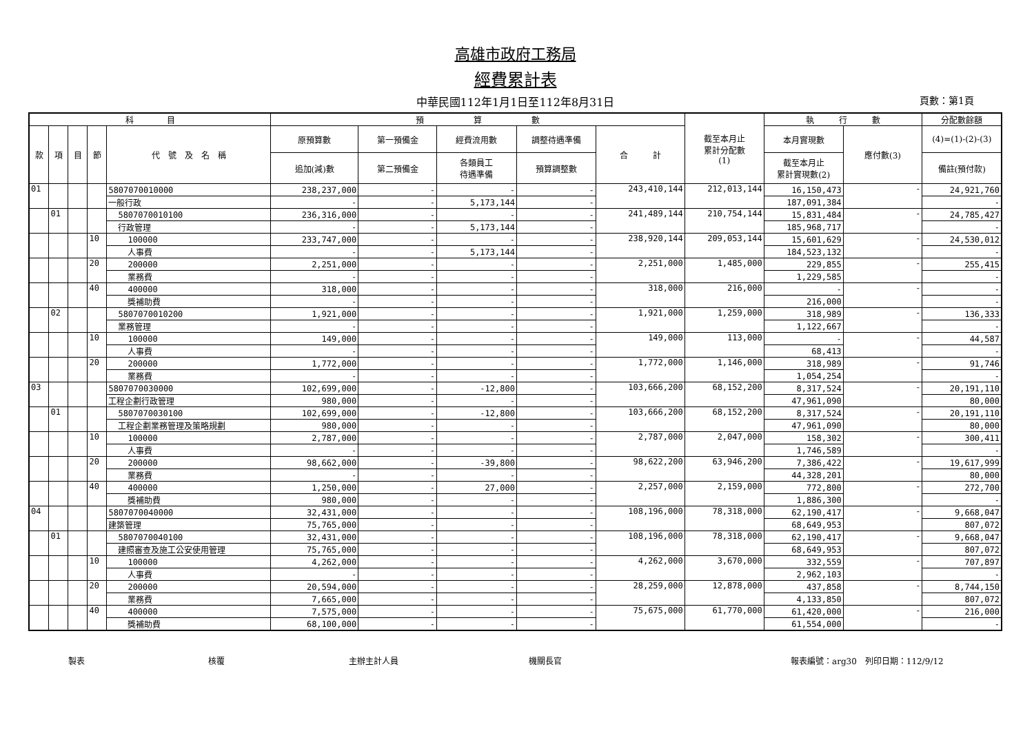高雄市政府工務局
經費累計表
中華民國112年1月1日至112年8月31日 頁數：第1頁
| 科 目 | | | | | 預 算 數 | | | | | 截至本月止 累計分配數 (1) | 執 行 數 | | 分配數餘額 |
| --- | --- | --- | --- | --- | --- | --- | --- | --- | --- | --- | --- | --- | --- |
| 款 | 項 | 目 | 節 | 代 號 及 名 稱 | 原預算數 | 第一預備金 | 經費流用數 | 調整待遇準備 | 合 計 | | 本月實現數 | 應付數(3) | (4)=(1)-(2)-(3) |
| | | | | | 追加(減)數 | 第二預備金 | 各類員工 待遇準備 | 預算調整數 | | | 截至本月止 累計實現數(2) | | 備註(預付款) |
| 01 | | | | 5807070010000 | 238,237,000 | - | - | - | 243,410,144 | 212,013,144 | 16,150,473 | - | 24,921,760 |
| | | | | 一般行政 | - | - | 5,173,144 | - | | | 187,091,384 | | - |
| | 01 | | | 5807070010100 | 236,316,000 | - | - | - | 241,489,144 | 210,754,144 | 15,831,484 | - | 24,785,427 |
| | | | | 行政管理 | - | - | 5,173,144 | - | | | 185,968,717 | | - |
| | | | 10 | 100000 | 233,747,000 | - | - | - | 238,920,144 | 209,053,144 | 15,601,629 | - | 24,530,012 |
| | | | | 人事費 | - | - | 5,173,144 | - | | | 184,523,132 | | - |
| | | | 20 | 200000 | 2,251,000 | - | - | - | 2,251,000 | 1,485,000 | 229,855 | - | 255,415 |
| | | | | 業務費 | - | - | - | - | | | 1,229,585 | | - |
| | | | 40 | 400000 | 318,000 | - | - | - | 318,000 | 216,000 | - | - | - |
| | | | | 獎補助費 | - | - | - | - | | | 216,000 | | - |
| | 02 | | | 5807070010200 | 1,921,000 | - | - | - | 1,921,000 | 1,259,000 | 318,989 | - | 136,333 |
| | | | | 業務管理 | - | - | - | - | | | 1,122,667 | | - |
| | | | 10 | 100000 | 149,000 | - | - | - | 149,000 | 113,000 | - | - | 44,587 |
| | | | | 人事費 | - | - | - | - | | | 68,413 | | - |
| | | | 20 | 200000 | 1,772,000 | - | - | - | 1,772,000 | 1,146,000 | 318,989 | - | 91,746 |
| | | | | 業務費 | - | - | - | - | | | 1,054,254 | | - |
| 03 | | | | 5807070030000 | 102,699,000 | - | -12,800 | - | 103,666,200 | 68,152,200 | 8,317,524 | - | 20,191,110 |
| | | | | 工程企劃行政管理 | 980,000 | - | - | - | | | 47,961,090 | | 80,000 |
| | 01 | | | 5807070030100 | 102,699,000 | - | -12,800 | - | 103,666,200 | 68,152,200 | 8,317,524 | - | 20,191,110 |
| | | | | 工程企劃業務管理及策略規劃 | 980,000 | - | - | - | | | 47,961,090 | | 80,000 |
| | | | 10 | 100000 | 2,787,000 | - | - | - | 2,787,000 | 2,047,000 | 158,302 | - | 300,411 |
| | | | | 人事費 | - | - | - | - | | | 1,746,589 | | - |
| | | | 20 | 200000 | 98,662,000 | - | -39,800 | - | 98,622,200 | 63,946,200 | 7,386,422 | - | 19,617,999 |
| | | | | 業務費 | - | - | - | - | | | 44,328,201 | | 80,000 |
| | | | 40 | 400000 | 1,250,000 | - | 27,000 | - | 2,257,000 | 2,159,000 | 772,800 | - | 272,700 |
| | | | | 獎補助費 | 980,000 | - | - | - | | | 1,886,300 | | - |
| 04 | | | | 5807070040000 | 32,431,000 | - | - | - | 108,196,000 | 78,318,000 | 62,190,417 | - | 9,668,047 |
| | | | | 建築管理 | 75,765,000 | - | - | - | | | 68,649,953 | | 807,072 |
| | 01 | | | 5807070040100 | 32,431,000 | - | - | - | 108,196,000 | 78,318,000 | 62,190,417 | - | 9,668,047 |
| | | | | 建照審查及施工公安使用管理 | 75,765,000 | - | - | - | | | 68,649,953 | | 807,072 |
| | | | 10 | 100000 | 4,262,000 | - | - | - | 4,262,000 | 3,670,000 | 332,559 | - | 707,897 |
| | | | | 人事費 | - | - | - | - | | | 2,962,103 | | - |
| | | | 20 | 200000 | 20,594,000 | - | - | - | 28,259,000 | 12,878,000 | 437,858 | - | 8,744,150 |
| | | | | 業務費 | 7,665,000 | - | - | - | | | 4,133,850 | | 807,072 |
| | | | 40 | 400000 | 7,575,000 | - | - | - | 75,675,000 | 61,770,000 | 61,420,000 | - | 216,000 |
| | | | | 獎補助費 | 68,100,000 | - | - | - | | | 61,554,000 | | - |
製表 核覆 主辦主計人員 機關長官 報表編號：arg30　列印日期：112/9/12